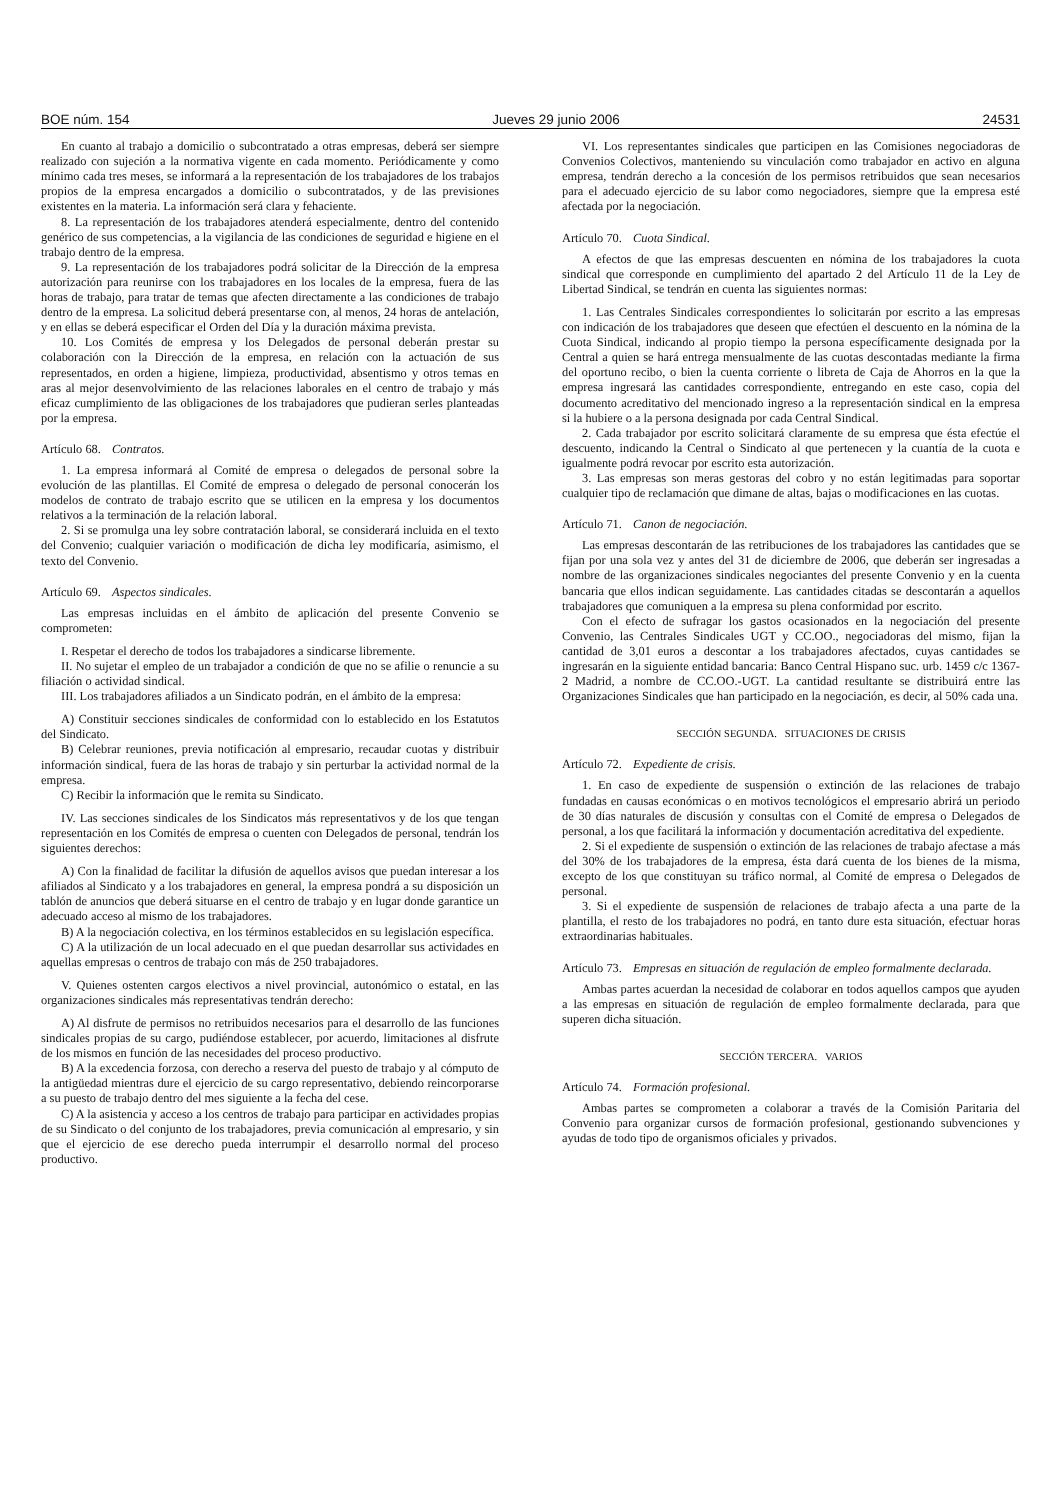BOE núm. 154 Jueves 29 junio 2006 24531
En cuanto al trabajo a domicilio o subcontratado a otras empresas, deberá ser siempre realizado con sujeción a la normativa vigente en cada momento. Periódicamente y como mínimo cada tres meses, se informará a la representación de los trabajadores de los trabajos propios de la empresa encargados a domicilio o subcontratados, y de las previsiones existentes en la materia. La información será clara y fehaciente.
8. La representación de los trabajadores atenderá especialmente, dentro del contenido genérico de sus competencias, a la vigilancia de las condiciones de seguridad e higiene en el trabajo dentro de la empresa.
9. La representación de los trabajadores podrá solicitar de la Dirección de la empresa autorización para reunirse con los trabajadores en los locales de la empresa, fuera de las horas de trabajo, para tratar de temas que afecten directamente a las condiciones de trabajo dentro de la empresa. La solicitud deberá presentarse con, al menos, 24 horas de antelación, y en ellas se deberá especificar el Orden del Día y la duración máxima prevista.
10. Los Comités de empresa y los Delegados de personal deberán prestar su colaboración con la Dirección de la empresa, en relación con la actuación de sus representados, en orden a higiene, limpieza, productividad, absentismo y otros temas en aras al mejor desenvolvimiento de las relaciones laborales en el centro de trabajo y más eficaz cumplimiento de las obligaciones de los trabajadores que pudieran serles planteadas por la empresa.
Artículo 68. Contratos.
1. La empresa informará al Comité de empresa o delegados de personal sobre la evolución de las plantillas. El Comité de empresa o delegado de personal conocerán los modelos de contrato de trabajo escrito que se utilicen en la empresa y los documentos relativos a la terminación de la relación laboral.
2. Si se promulga una ley sobre contratación laboral, se considerará incluida en el texto del Convenio; cualquier variación o modificación de dicha ley modificaría, asimismo, el texto del Convenio.
Artículo 69. Aspectos sindicales.
Las empresas incluidas en el ámbito de aplicación del presente Convenio se comprometen:
I. Respetar el derecho de todos los trabajadores a sindicarse libremente.
II. No sujetar el empleo de un trabajador a condición de que no se afilie o renuncie a su filiación o actividad sindical.
III. Los trabajadores afiliados a un Sindicato podrán, en el ámbito de la empresa:
A) Constituir secciones sindicales de conformidad con lo establecido en los Estatutos del Sindicato.
B) Celebrar reuniones, previa notificación al empresario, recaudar cuotas y distribuir información sindical, fuera de las horas de trabajo y sin perturbar la actividad normal de la empresa.
C) Recibir la información que le remita su Sindicato.
IV. Las secciones sindicales de los Sindicatos más representativos y de los que tengan representación en los Comités de empresa o cuenten con Delegados de personal, tendrán los siguientes derechos:
A) Con la finalidad de facilitar la difusión de aquellos avisos que puedan interesar a los afiliados al Sindicato y a los trabajadores en general, la empresa pondrá a su disposición un tablón de anuncios que deberá situarse en el centro de trabajo y en lugar donde garantice un adecuado acceso al mismo de los trabajadores.
B) A la negociación colectiva, en los términos establecidos en su legislación específica.
C) A la utilización de un local adecuado en el que puedan desarrollar sus actividades en aquellas empresas o centros de trabajo con más de 250 trabajadores.
V. Quienes ostenten cargos electivos a nivel provincial, autonómico o estatal, en las organizaciones sindicales más representativas tendrán derecho:
A) Al disfrute de permisos no retribuidos necesarios para el desarrollo de las funciones sindicales propias de su cargo, pudiéndose establecer, por acuerdo, limitaciones al disfrute de los mismos en función de las necesidades del proceso productivo.
B) A la excedencia forzosa, con derecho a reserva del puesto de trabajo y al cómputo de la antigüedad mientras dure el ejercicio de su cargo representativo, debiendo reincorporarse a su puesto de trabajo dentro del mes siguiente a la fecha del cese.
C) A la asistencia y acceso a los centros de trabajo para participar en actividades propias de su Sindicato o del conjunto de los trabajadores, previa comunicación al empresario, y sin que el ejercicio de ese derecho pueda interrumpir el desarrollo normal del proceso productivo.
VI. Los representantes sindicales que participen en las Comisiones negociadoras de Convenios Colectivos, manteniendo su vinculación como trabajador en activo en alguna empresa, tendrán derecho a la concesión de los permisos retribuidos que sean necesarios para el adecuado ejercicio de su labor como negociadores, siempre que la empresa esté afectada por la negociación.
Artículo 70. Cuota Sindical.
A efectos de que las empresas descuenten en nómina de los trabajadores la cuota sindical que corresponde en cumplimiento del apartado 2 del Artículo 11 de la Ley de Libertad Sindical, se tendrán en cuenta las siguientes normas:
1. Las Centrales Sindicales correspondientes lo solicitarán por escrito a las empresas con indicación de los trabajadores que deseen que efectúen el descuento en la nómina de la Cuota Sindical, indicando al propio tiempo la persona específicamente designada por la Central a quien se hará entrega mensualmente de las cuotas descontadas mediante la firma del oportuno recibo, o bien la cuenta corriente o libreta de Caja de Ahorros en la que la empresa ingresará las cantidades correspondiente, entregando en este caso, copia del documento acreditativo del mencionado ingreso a la representación sindical en la empresa si la hubiere o a la persona designada por cada Central Sindical.
2. Cada trabajador por escrito solicitará claramente de su empresa que ésta efectúe el descuento, indicando la Central o Sindicato al que pertenecen y la cuantía de la cuota e igualmente podrá revocar por escrito esta autorización.
3. Las empresas son meras gestoras del cobro y no están legitimadas para soportar cualquier tipo de reclamación que dimane de altas, bajas o modificaciones en las cuotas.
Artículo 71. Canon de negociación.
Las empresas descontarán de las retribuciones de los trabajadores las cantidades que se fijan por una sola vez y antes del 31 de diciembre de 2006, que deberán ser ingresadas a nombre de las organizaciones sindicales negociantes del presente Convenio y en la cuenta bancaria que ellos indican seguidamente. Las cantidades citadas se descontarán a aquellos trabajadores que comuniquen a la empresa su plena conformidad por escrito.
Con el efecto de sufragar los gastos ocasionados en la negociación del presente Convenio, las Centrales Sindicales UGT y CC.OO., negociadoras del mismo, fijan la cantidad de 3,01 euros a descontar a los trabajadores afectados, cuyas cantidades se ingresarán en la siguiente entidad bancaria: Banco Central Hispano suc. urb. 1459 c/c 1367-2 Madrid, a nombre de CC.OO.-UGT. La cantidad resultante se distribuirá entre las Organizaciones Sindicales que han participado en la negociación, es decir, al 50% cada una.
SECCIÓN SEGUNDA. SITUACIONES DE CRISIS
Artículo 72. Expediente de crisis.
1. En caso de expediente de suspensión o extinción de las relaciones de trabajo fundadas en causas económicas o en motivos tecnológicos el empresario abrirá un periodo de 30 días naturales de discusión y consultas con el Comité de empresa o Delegados de personal, a los que facilitará la información y documentación acreditativa del expediente.
2. Si el expediente de suspensión o extinción de las relaciones de trabajo afectase a más del 30% de los trabajadores de la empresa, ésta dará cuenta de los bienes de la misma, excepto de los que constituyan su tráfico normal, al Comité de empresa o Delegados de personal.
3. Si el expediente de suspensión de relaciones de trabajo afecta a una parte de la plantilla, el resto de los trabajadores no podrá, en tanto dure esta situación, efectuar horas extraordinarias habituales.
Artículo 73. Empresas en situación de regulación de empleo formalmente declarada.
Ambas partes acuerdan la necesidad de colaborar en todos aquellos campos que ayuden a las empresas en situación de regulación de empleo formalmente declarada, para que superen dicha situación.
SECCIÓN TERCERA. VARIOS
Artículo 74. Formación profesional.
Ambas partes se comprometen a colaborar a través de la Comisión Paritaria del Convenio para organizar cursos de formación profesional, gestionando subvenciones y ayudas de todo tipo de organismos oficiales y privados.